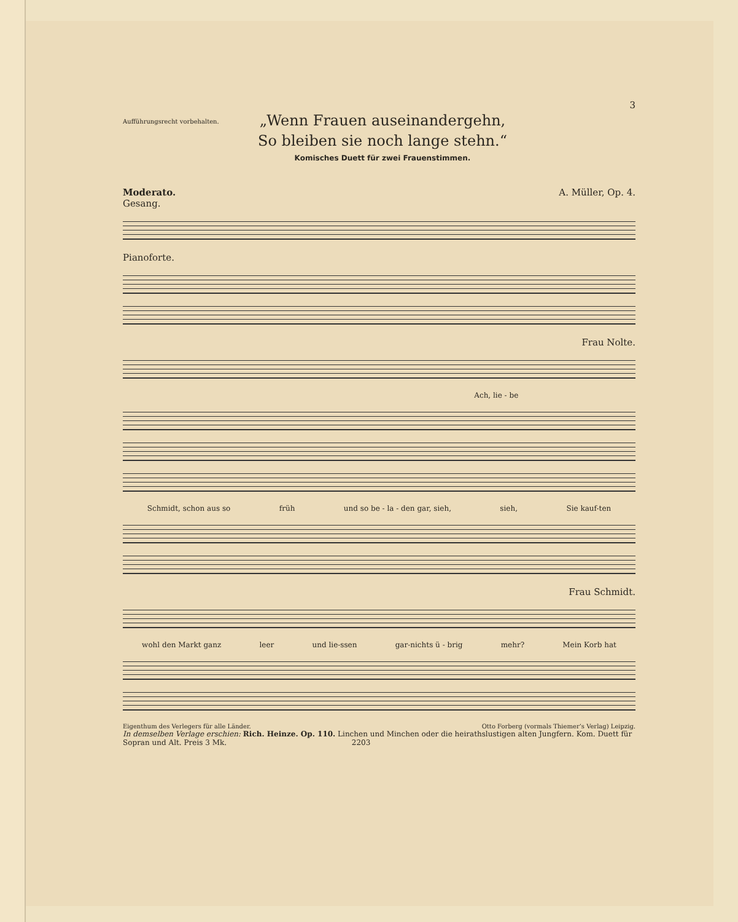3
Aufführungsrecht vorbehalten.
„Wenn Frauen auseinandergehn,
So bleiben sie noch lange stehn.“
Komisches Duett für zwei Frauenstimmen.
Moderato. A. Müller, Op. 4.
Gesang.
Pianoforte.
Frau Nolte.
Ach, lie - be
Schmidt, schon aus so früh und so be - la - den gar, sieh, sieh, Sie kauf-ten
Frau Schmidt.
wohl den Markt ganz leer und lie-ssen gar-nichts ü - brig mehr? Mein Korb hat
Eigenthum des Verlegers für alle Länder. Otto Forberg (vormals Thiemer’s Verlag) Leipzig.
In demselben Verlage erschien: Rich. Heinze. Op. 110. Linchen und Minchen oder die heirathslustigen alten Jungfern. Kom. Duett für Sopran und Alt. Preis 3 Mk. 2203